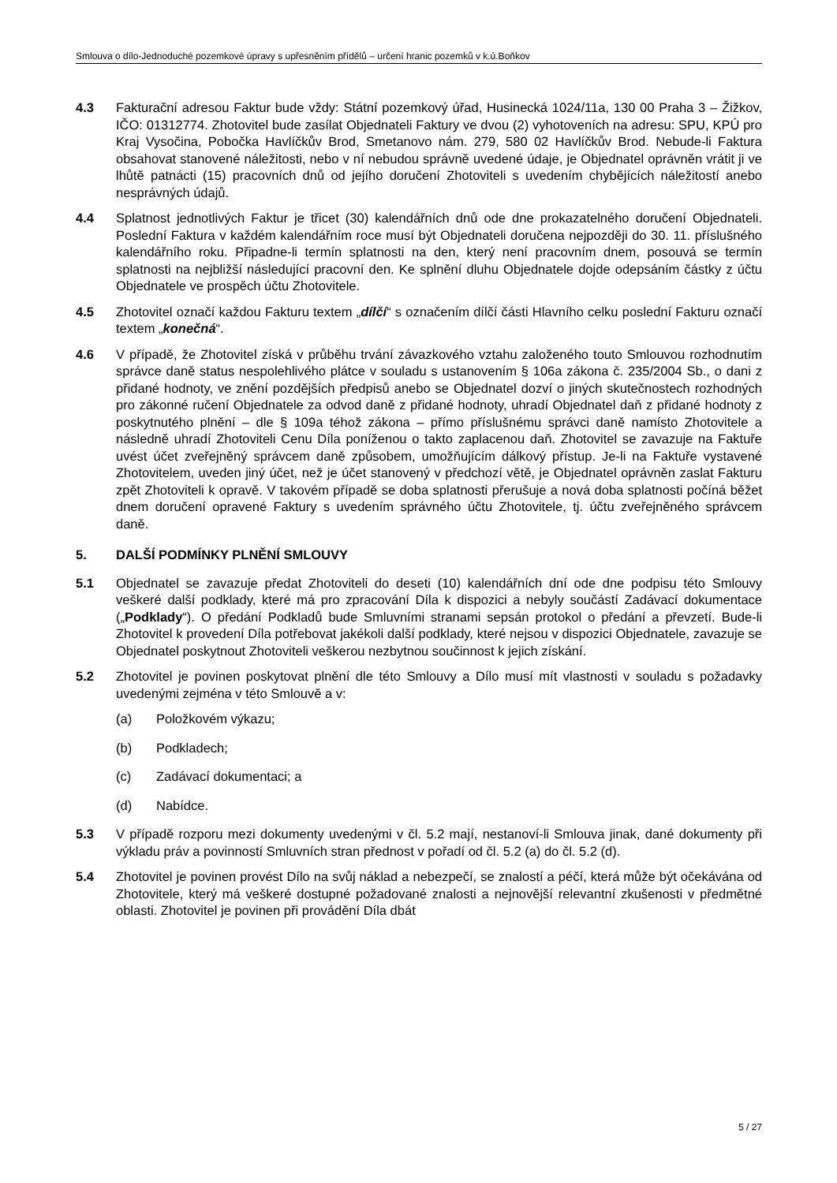Smlouva o dílo-Jednoduché pozemkové úpravy s upřesněním přídělů – určení hranic pozemků v k.ú.Boňkov
4.3 Fakturační adresou Faktur bude vždy: Státní pozemkový úřad, Husinecká 1024/11a, 130 00 Praha 3 – Žižkov, IČO: 01312774. Zhotovitel bude zasílat Objednateli Faktury ve dvou (2) vyhotoveních na adresu: SPU, KPÚ pro Kraj Vysočina, Pobočka Havlíčkův Brod, Smetanovo nám. 279, 580 02 Havlíčkův Brod. Nebude-li Faktura obsahovat stanovené náležitosti, nebo v ní nebudou správně uvedené údaje, je Objednatel oprávněn vrátit ji ve lhůtě patnácti (15) pracovních dnů od jejího doručení Zhotoviteli s uvedením chybějících náležitostí anebo nesprávných údajů.
4.4 Splatnost jednotlivých Faktur je třicet (30) kalendářních dnů ode dne prokazatelného doručení Objednateli. Poslední Faktura v každém kalendářním roce musí být Objednateli doručena nejpozději do 30. 11. příslušného kalendářního roku. Připadne-li termín splatnosti na den, který není pracovním dnem, posouvá se termín splatnosti na nejbližší následující pracovní den. Ke splnění dluhu Objednatele dojde odepsáním částky z účtu Objednatele ve prospěch účtu Zhotovitele.
4.5 Zhotovitel označí každou Fakturu textem „dílčí“ s označením dílčí části Hlavního celku poslední Fakturu označí textem „konečná“.
4.6 V případě, že Zhotovitel získá v průběhu trvání závazkového vztahu založeného touto Smlouvou rozhodnutím správce daně status nespolehlivého plátce v souladu s ustanovením § 106a zákona č. 235/2004 Sb., o dani z přidané hodnoty, ve znění pozdějších předpisů anebo se Objednatel dozví o jiných skutečnostech rozhodných pro zákonné ručení Objednatele za odvod daně z přidané hodnoty, uhradí Objednatel daň z přidané hodnoty z poskytnutého plnění – dle § 109a téhož zákona – přímo příslušnému správci daně namísto Zhotovitele a následně uhradí Zhotoviteli Cenu Díla poníženou o takto zaplacenou daň. Zhotovitel se zavazuje na Faktuře uvést účet zveřejněný správcem daně způsobem, umožňujícím dálkový přístup. Je-li na Faktuře vystavené Zhotovitelem, uveden jiný účet, než je účet stanovený v předchozí větě, je Objednatel oprávněn zaslat Fakturu zpět Zhotoviteli k opravě. V takovém případě se doba splatnosti přerušuje a nová doba splatnosti počíná běžet dnem doručení opravené Faktury s uvedením správného účtu Zhotovitele, tj. účtu zveřejněného správcem daně.
5. DALŠÍ PODMÍNKY PLNĚNÍ SMLOUVY
5.1 Objednatel se zavazuje předat Zhotoviteli do deseti (10) kalendářních dní ode dne podpisu této Smlouvy veškeré další podklady, které má pro zpracování Díla k dispozici a nebyly součástí Zadávací dokumentace („Podklady“). O předání Podkladů bude Smluvními stranami sepsán protokol o předání a převzetí. Bude-li Zhotovitel k provedení Díla potřebovat jakékoli další podklady, které nejsou v dispozici Objednatele, zavazuje se Objednatel poskytnout Zhotoviteli veškerou nezbytnou součinnost k jejich získání.
5.2 Zhotovitel je povinen poskytovat plnění dle této Smlouvy a Dílo musí mít vlastnosti v souladu s požadavky uvedenými zejména v této Smlouvě a v:
(a) Položkovém výkazu;
(b) Podkladech;
(c) Zadávací dokumentaci; a
(d) Nabídce.
5.3 V případě rozporu mezi dokumenty uvedenými v čl. 5.2 mají, nestanoví-li Smlouva jinak, dané dokumenty při výkladu práv a povinností Smluvních stran přednost v pořadí od čl. 5.2 (a) do čl. 5.2 (d).
5.4 Zhotovitel je povinen provést Dílo na svůj náklad a nebezpečí, se znalostí a péčí, která může být očekávána od Zhotovitele, který má veškeré dostupné požadované znalosti a nejnovější relevantní zkušenosti v předmětné oblasti. Zhotovitel je povinen při provádění Díla dbát
5 / 27